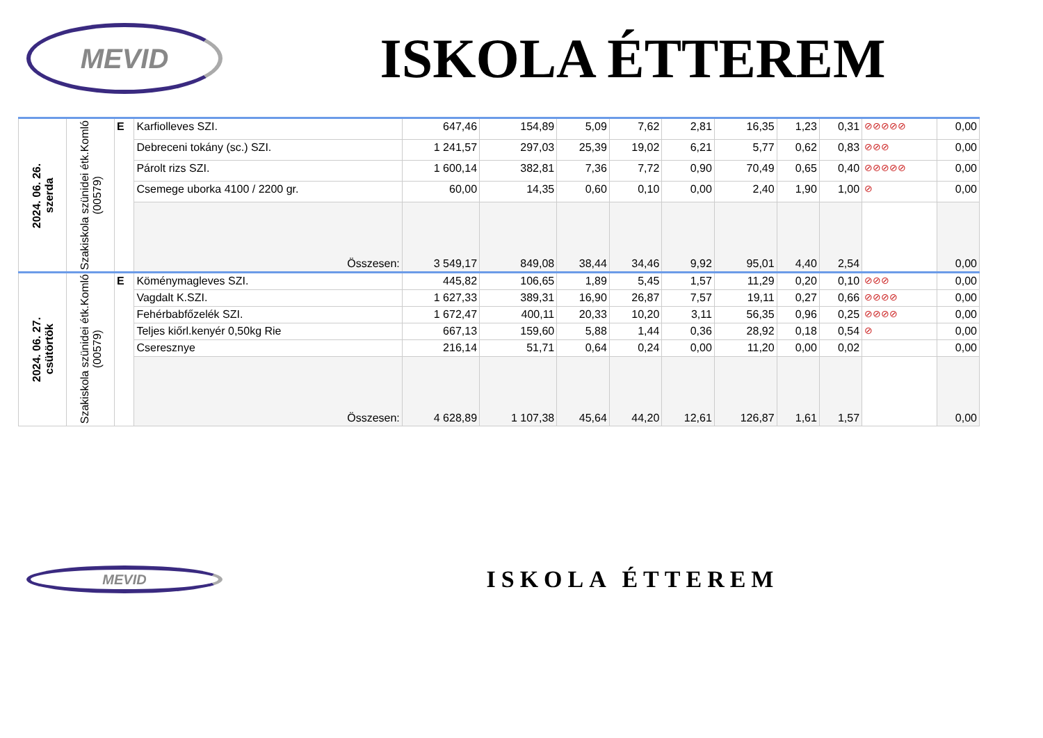MEVID
ISKOLA ÉTTEREM
| 2024. 06. 26. szerda | Szakiskola szünidei étk.Komló (00579) | E | Karfiolleves SZI. | 647,46 | 154,89 | 5,09 | 7,62 | 2,81 | 16,35 | 1,23 | 0,31 | ⊘⊘⊘⊘⊘ | 0,00 |
| | | | Debreceni tokány (sc.) SZI. | 1 241,57 | 297,03 | 25,39 | 19,02 | 6,21 | 5,77 | 0,62 | 0,83 | ⊘⊘⊘ | 0,00 |
| | | | Párolt rizs SZI. | 1 600,14 | 382,81 | 7,36 | 7,72 | 0,90 | 70,49 | 0,65 | 0,40 | ⊘⊘⊘⊘⊘ | 0,00 |
| | | | Csemege uborka 4100 / 2200 gr. | 60,00 | 14,35 | 0,60 | 0,10 | 0,00 | 2,40 | 1,90 | 1,00 | ⊘ | 0,00 |
| | | | Összesen: | 3 549,17 | 849,08 | 38,44 | 34,46 | 9,92 | 95,01 | 4,40 | 2,54 | | 0,00 |
| 2024. 06. 27. csütörtök | Szakiskola szünidei étk.Komló (00579) | E | Köménymagleves SZI. | 445,82 | 106,65 | 1,89 | 5,45 | 1,57 | 11,29 | 0,20 | 0,10 | ⊘⊘⊘ | 0,00 |
| | | | Vagdalt K.SZI. | 1 627,33 | 389,31 | 16,90 | 26,87 | 7,57 | 19,11 | 0,27 | 0,66 | ⊘⊘⊘⊘ | 0,00 |
| | | | Fehérbabfőzelék SZI. | 1 672,47 | 400,11 | 20,33 | 10,20 | 3,11 | 56,35 | 0,96 | 0,25 | ⊘⊘⊘⊘ | 0,00 |
| | | | Teljes kiőrl.kenyér 0,50kg Rie | 667,13 | 159,60 | 5,88 | 1,44 | 0,36 | 28,92 | 0,18 | 0,54 | ⊘ | 0,00 |
| | | | Cseresznye | 216,14 | 51,71 | 0,64 | 0,24 | 0,00 | 11,20 | 0,00 | 0,02 | | 0,00 |
| | | | Összesen: | 4 628,89 | 1 107,38 | 45,64 | 44,20 | 12,61 | 126,87 | 1,61 | 1,57 | | 0,00 |
MEVID
ISKOLA ÉTTEREM